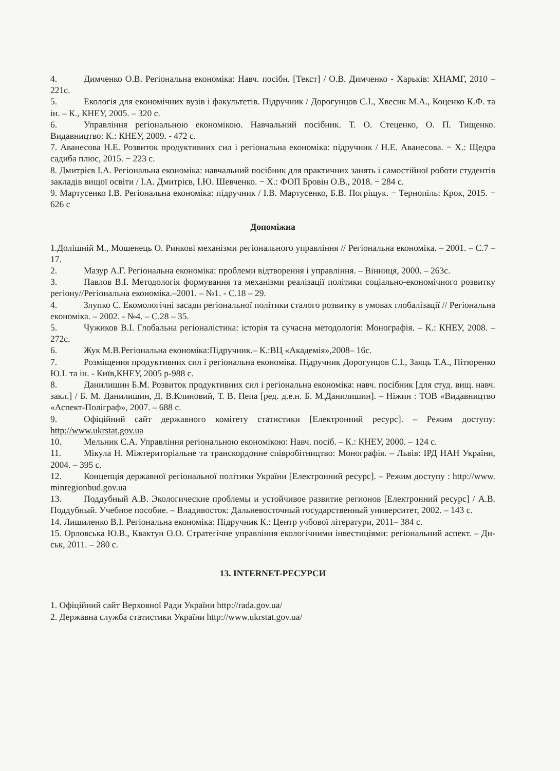4. Димченко О.В. Регіональна економіка: Навч. посібн. [Текст] / О.В. Димченко - Харьків: ХНАМГ, 2010 – 221с.
5. Екологія для економічних вузів і факультетів. Підручник / Дорогунцов С.І., Хвесик М.А., Коценко К.Ф. та ін. – К., КНЕУ, 2005. – 320 с.
6. Управління регіональною економікою. Навчальний посібник. Т. О. Стеценко, О. П. Тищенко. Видавництво: К.: КНЕУ, 2009. - 472 с.
7. Аванесова Н.Е. Розвиток продуктивних сил і регіональна економіка: підручник / Н.Е. Аванесова. − Х.: Щедра садиба плюс, 2015. − 223 с.
8. Дмитрієв І.А. Регіональна економіка: навчальний посібник для практичних занять і самостійної роботи студентів закладів вищої освіти / І.А. Дмитрієв, І.Ю. Шевченко. − Х.: ФОП Бровін О.В., 2018. − 284 с.
9. Мартусенко І.В. Регіональна економіка: підручник / І.В. Мартусенко, Б.В. Погріщук. − Тернопіль: Крок, 2015. − 626 с
Допоміжна
1.Долішній М., Мошенець О. Ринкові механізми регіонального управління // Регіональна економіка. – 2001. – С.7 – 17.
2. Мазур А.Г. Регіональна економіка: проблеми відтворення і управління. – Вінниця, 2000. – 263с.
3. Павлов В.І. Методологія формування та механізми реалізації політики соціально-економічного розвитку регіону//Регіональна економіка.–2001. – №1. - С.18 – 29.
4. Злупко С. Екомологічні засади регіональної політики сталого розвитку в умовах глобалізації // Регіональна економіка. – 2002. - №4. – С.28 – 35.
5. Чужиков В.І. Глобальна регіоналістика: історія та сучасна методологія: Монографія. – К.: КНЕУ, 2008. – 272с.
6. Жук М.В.Регіональна економіка:Підручник.– К.:ВЦ «Академія»,2008– 16с.
7. Розміщення продуктивних сил і регіональна економіка. Підручник Дорогунцов С.І., Заяць Т.А., Пітюренко Ю.І. та ін. - Київ,КНЕУ, 2005 р-988 с.
8. Данилишин Б.М. Розвиток продуктивних сил і регіональна економіка: навч. посібник [для студ. вищ. навч. закл.] / Б. М. Данилишин, Д. В.Клиновий, Т. В. Пепа [ред. д.е.н. Б. М.Данилишин]. – Ніжин : ТОВ «Видавництво «Аспект-Поліграф», 2007. – 688 с.
9. Офіційний сайт державного комітету статистики [Електронний ресурс]. – Режим доступу: http://www.ukrstat.gov.ua
10. Мельник С.А. Управління регіональною економікою: Навч. посіб. – К.: КНЕУ, 2000. – 124 с.
11. Мікула Н. Міжтериторіальне та транскордонне співробітництво: Монографія. – Львів: ІРД НАН України, 2004. – 395 с.
12. Концепція державної регіональної політики України [Електронний ресурс]. – Режим доступу : http://www. minregionbud.gov.ua
13. Поддубный А.В. Экологические проблемы и устойчивое развитие регионов [Електронний ресурс] / А.В. Поддубный. Учебное пособие. – Владивосток: Дальневосточный государственный университет, 2002. – 143 с.
14. Лишиленко В.І. Регіональна економіка: Підручник К.: Центр учбової літератури, 2011– 384 с.
15. Орловська Ю.В., Квактун О.О. Стратегічне управління екологічними інвестиціями: регіональний аспект. – Дн-ськ, 2011. – 280 с.
13. INTERNET-РЕСУРСИ
1. Офіційний сайт Верховної Ради України http://rada.gov.ua/
2. Державна служба статистики України http://www.ukrstat.gov.ua/